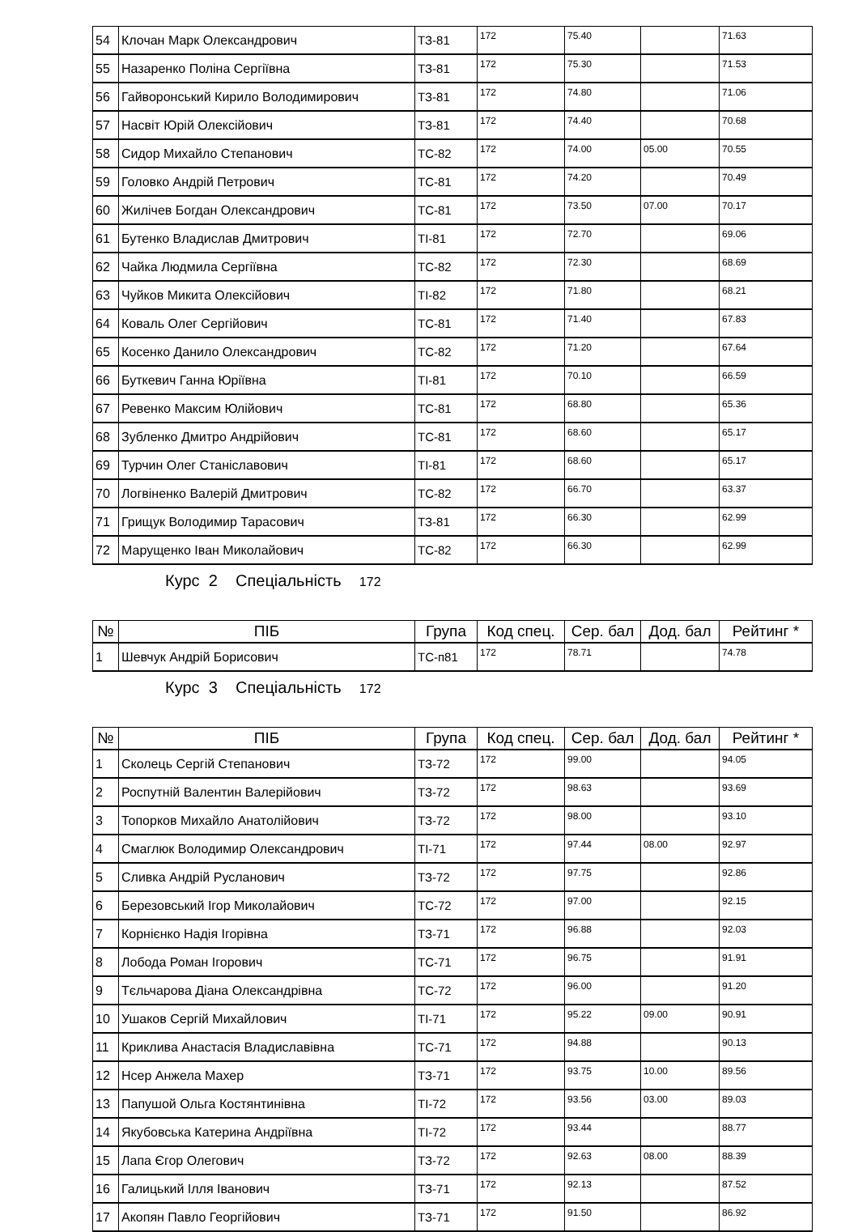| 54 | Клочан Марк Олександрович | ТЗ-81 | 172 | 75.40 | | 71.63 |
| 55 | Назаренко Поліна Сергіївна | ТЗ-81 | 172 | 75.30 | | 71.53 |
| 56 | Гайворонський Кирило Володимирович | ТЗ-81 | 172 | 74.80 | | 71.06 |
| 57 | Насвіт Юрій Олексійович | ТЗ-81 | 172 | 74.40 | | 70.68 |
| 58 | Сидор Михайло Степанович | ТС-82 | 172 | 74.00 | 05.00 | 70.55 |
| 59 | Головко Андрій Петрович | ТС-81 | 172 | 74.20 | | 70.49 |
| 60 | Жилічев Богдан Олександрович | ТС-81 | 172 | 73.50 | 07.00 | 70.17 |
| 61 | Бутенко Владислав Дмитрович | ТІ-81 | 172 | 72.70 | | 69.06 |
| 62 | Чайка Людмила Сергіївна | ТС-82 | 172 | 72.30 | | 68.69 |
| 63 | Чуйков Микита Олексійович | ТІ-82 | 172 | 71.80 | | 68.21 |
| 64 | Коваль Олег Сергійович | ТС-81 | 172 | 71.40 | | 67.83 |
| 65 | Косенко Данило Олександрович | ТС-82 | 172 | 71.20 | | 67.64 |
| 66 | Буткевич Ганна Юріївна | ТІ-81 | 172 | 70.10 | | 66.59 |
| 67 | Ревенко Максим Юлійович | ТС-81 | 172 | 68.80 | | 65.36 |
| 68 | Зубленко Дмитро Андрійович | ТС-81 | 172 | 68.60 | | 65.17 |
| 69 | Турчин Олег Станіславович | ТІ-81 | 172 | 68.60 | | 65.17 |
| 70 | Логвіненко Валерій Дмитрович | ТС-82 | 172 | 66.70 | | 63.37 |
| 71 | Грищук Володимир Тарасович | ТЗ-81 | 172 | 66.30 | | 62.99 |
| 72 | Марущенко Іван Миколайович | ТС-82 | 172 | 66.30 | | 62.99 |
Курс 2 Спеціальність 172
| № | ПІБ | Група | Код спец. | Сер. бал | Дод. бал | Рейтинг * |
| --- | --- | --- | --- | --- | --- | --- |
| 1 | Шевчук Андрій Борисович | ТС-п81 | 172 | 78.71 | | 74.78 |
Курс 3 Спеціальність 172
| № | ПІБ | Група | Код спец. | Сер. бал | Дод. бал | Рейтинг * |
| --- | --- | --- | --- | --- | --- | --- |
| 1 | Сколець Сергій Степанович | ТЗ-72 | 172 | 99.00 | | 94.05 |
| 2 | Роспутній Валентин Валерійович | ТЗ-72 | 172 | 98.63 | | 93.69 |
| 3 | Топорков Михайло Анатолійович | ТЗ-72 | 172 | 98.00 | | 93.10 |
| 4 | Смаглюк Володимир Олександрович | ТІ-71 | 172 | 97.44 | 08.00 | 92.97 |
| 5 | Сливка Андрій Русланович | ТЗ-72 | 172 | 97.75 | | 92.86 |
| 6 | Березовський Ігор Миколайович | ТС-72 | 172 | 97.00 | | 92.15 |
| 7 | Корнієнко Надія Ігорівна | ТЗ-71 | 172 | 96.88 | | 92.03 |
| 8 | Лобода Роман Ігорович | ТС-71 | 172 | 96.75 | | 91.91 |
| 9 | Тєльчарова Діана Олександрівна | ТС-72 | 172 | 96.00 | | 91.20 |
| 10 | Ушаков Сергій Михайлович | ТІ-71 | 172 | 95.22 | 09.00 | 90.91 |
| 11 | Криклива Анастасія Владиславівна | ТС-71 | 172 | 94.88 | | 90.13 |
| 12 | Нсер Анжела Махер | ТЗ-71 | 172 | 93.75 | 10.00 | 89.56 |
| 13 | Папушой Ольга Костянтинівна | ТІ-72 | 172 | 93.56 | 03.00 | 89.03 |
| 14 | Якубовська Катерина Андріївна | ТІ-72 | 172 | 93.44 | | 88.77 |
| 15 | Лапа Єгор Олегович | ТЗ-72 | 172 | 92.63 | 08.00 | 88.39 |
| 16 | Галицький Ілля Іванович | ТЗ-71 | 172 | 92.13 | | 87.52 |
| 17 | Акопян Павло Георгійович | ТЗ-71 | 172 | 91.50 | | 86.92 |